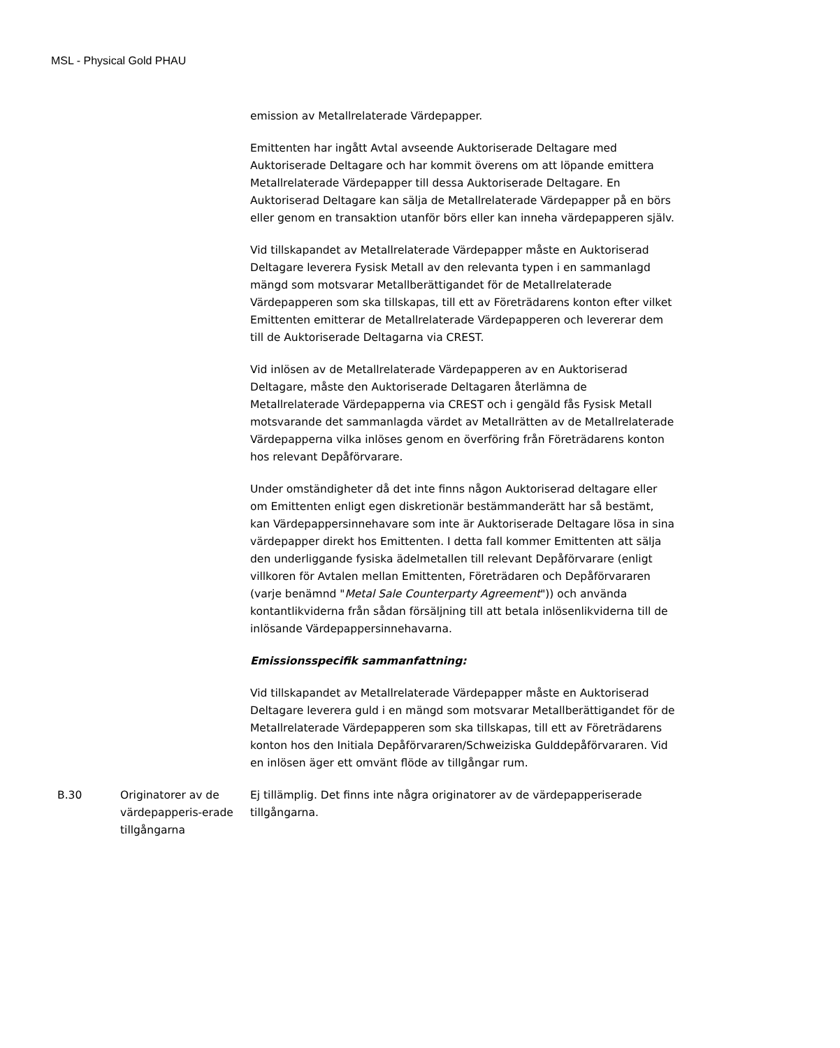MSL - Physical Gold PHAU
emission av Metallrelaterade Värdepapper.
Emittenten har ingått Avtal avseende Auktoriserade Deltagare med Auktoriserade Deltagare och har kommit överens om att löpande emittera Metallrelaterade Värdepapper till dessa Auktoriserade Deltagare. En Auktoriserad Deltagare kan sälja de Metallrelaterade Värdepapper på en börs eller genom en transaktion utanför börs eller kan inneha värdepapperen själv.
Vid tillskapandet av Metallrelaterade Värdepapper måste en Auktoriserad Deltagare leverera Fysisk Metall av den relevanta typen i en sammanlagd mängd som motsvarar Metallberättigandet för de Metallrelaterade Värdepapperen som ska tillskapas, till ett av Företrädarens konton efter vilket Emittenten emitterar de Metallrelaterade Värdepapperen och levererar dem till de Auktoriserade Deltagarna via CREST.
Vid inlösen av de Metallrelaterade Värdepapperen av en Auktoriserad Deltagare, måste den Auktoriserade Deltagaren återlämna de Metallrelaterade Värdepapperna via CREST och i gengäld fås Fysisk Metall motsvarande det sammanlagda värdet av Metallrätten av de Metallrelaterade Värdepapperna vilka inlöses genom en överföring från Företrädarens konton hos relevant Depåförvarare.
Under omständigheter då det inte finns någon Auktoriserad deltagare eller om Emittenten enligt egen diskretionär bestämmanderätt har så bestämt, kan Värdepappersinnehavare som inte är Auktoriserade Deltagare lösa in sina värdepapper direkt hos Emittenten. I detta fall kommer Emittenten att sälja den underliggande fysiska ädelmetallen till relevant Depåförvarare (enligt villkoren för Avtalen mellan Emittenten, Företrädaren och Depåförvararen (varje benämnd "Metal Sale Counterparty Agreement")) och använda kontantlikviderna från sådan försäljning till att betala inlösenlikviderna till de inlösande Värdepappersinnehavarna.
Emissionsspecifik sammanfattning:
Vid tillskapandet av Metallrelaterade Värdepapper måste en Auktoriserad Deltagare leverera guld i en mängd som motsvarar Metallberättigandet för de Metallrelaterade Värdepapperen som ska tillskapas, till ett av Företrädarens konton hos den Initiala Depåförvararen/Schweiziska Gulddepåförvararen. Vid en inlösen äger ett omvänt flöde av tillgångar rum.
| B.30 | Originatorer av de värdepapperis-erade tillgångarna | Ej tillämplig. Det finns inte några originatorer av de värdepapperiserade tillgångarna. |